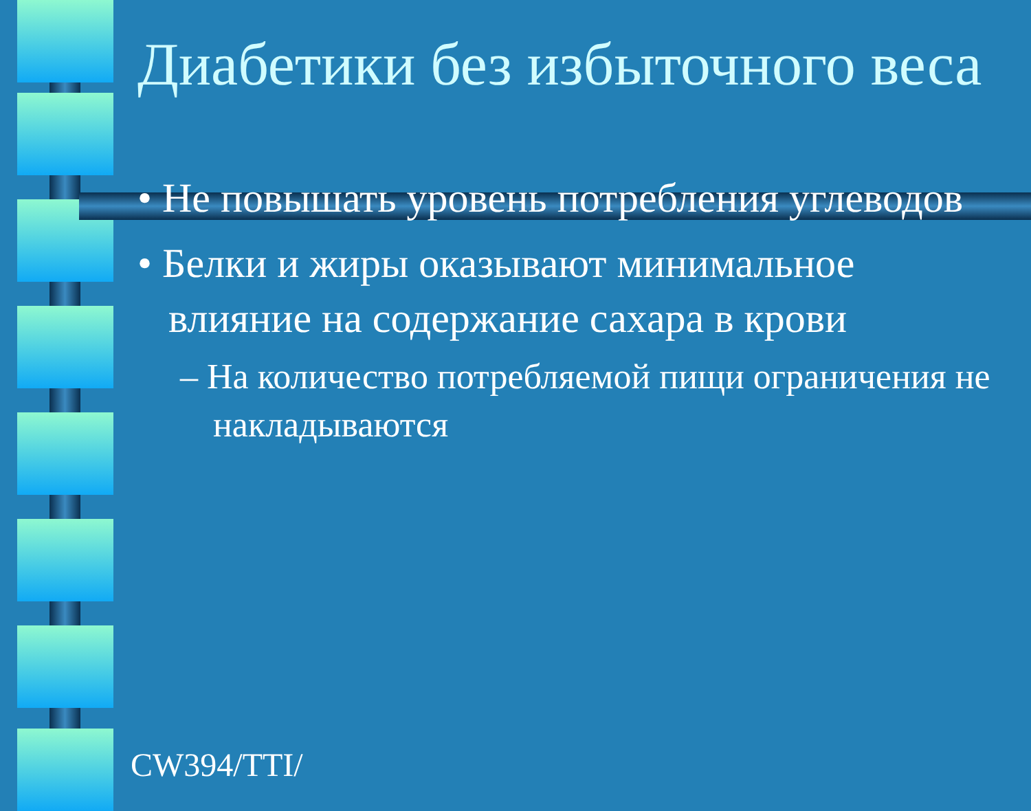Диабетики без избыточного веса
• Не повышать уровень потребления углеводов
• Белки и жиры оказывают минимальное влияние на содержание сахара в крови
– На количество потребляемой пищи ограничения не накладываются
CW394/TTI/